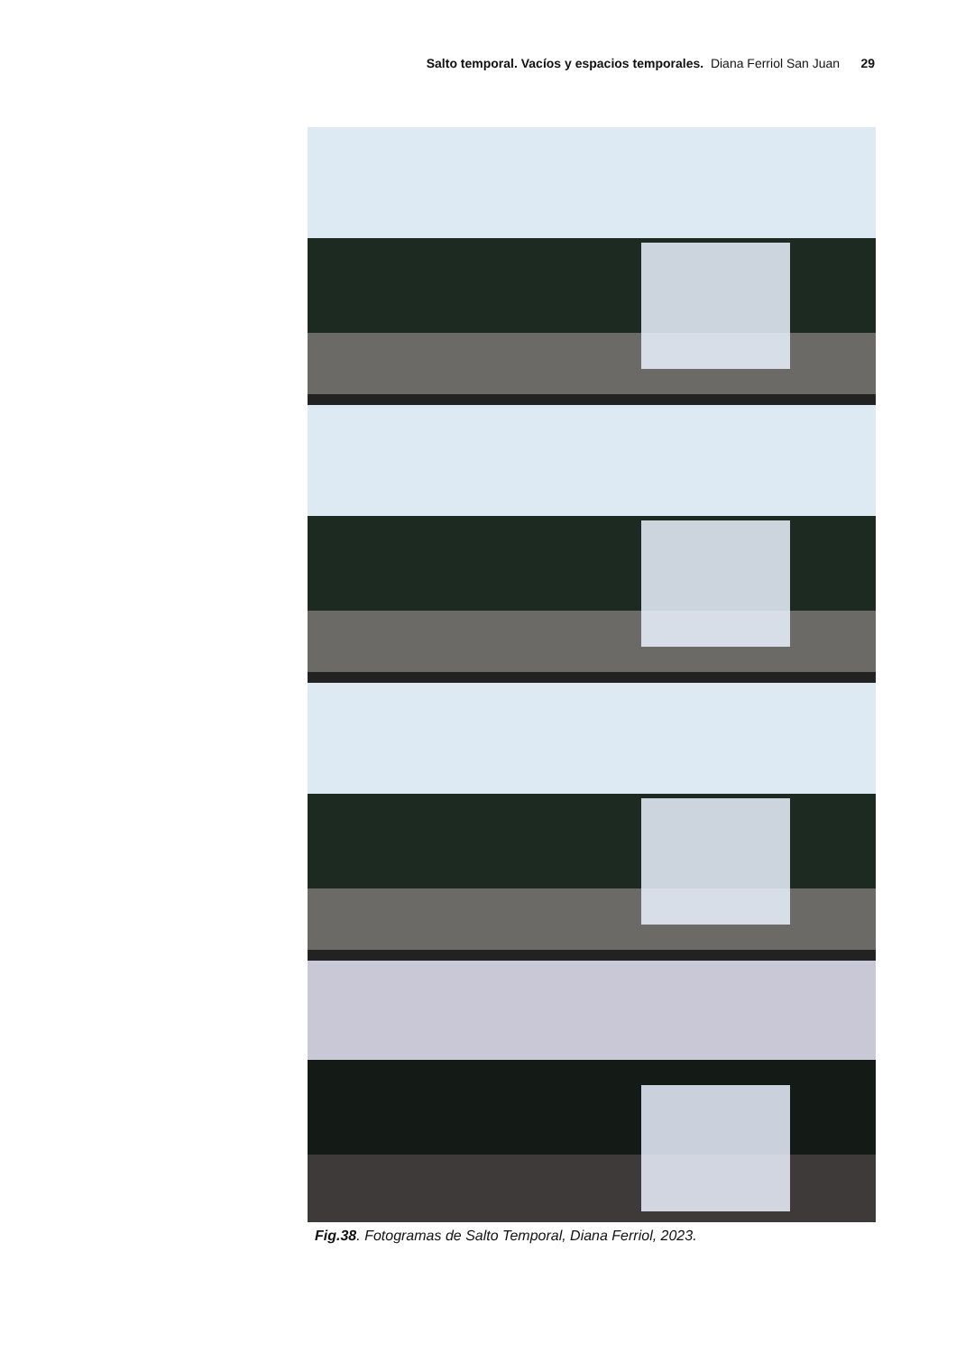Salto temporal. Vacíos y espacios temporales. Diana Ferriol San Juan 29
Fig.38. Fotogramas de Salto Temporal, Diana Ferriol, 2023.